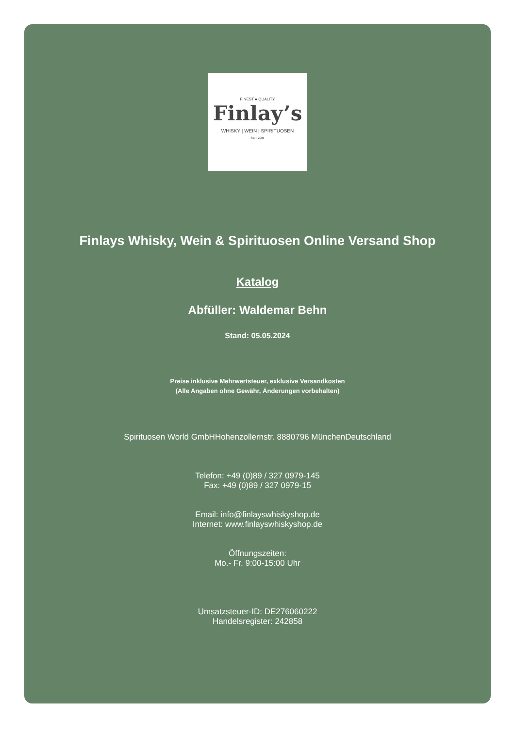FINEST ● QUALITY
Finlay’s
WHISKY | WEIN | SPIRITUOSEN
— SEIT 2005 —
Finlays Whisky, Wein & Spirituosen Online Versand Shop
Katalog
Abfüller: Waldemar Behn
Stand: 05.05.2024
Preise inklusive Mehrwertsteuer, exklusive Versandkosten
(Alle Angaben ohne Gewähr, Änderungen vorbehalten)
Spirituosen World GmbHHohenzollernstr. 8880796 MünchenDeutschland
Telefon: +49 (0)89 / 327 0979-145
Fax: +49 (0)89 / 327 0979-15
Email: info@finlayswhiskyshop.de
Internet: www.finlayswhiskyshop.de
Öffnungszeiten:
Mo.- Fr. 9:00-15:00 Uhr
Umsatzsteuer-ID: DE276060222
Handelsregister: 242858